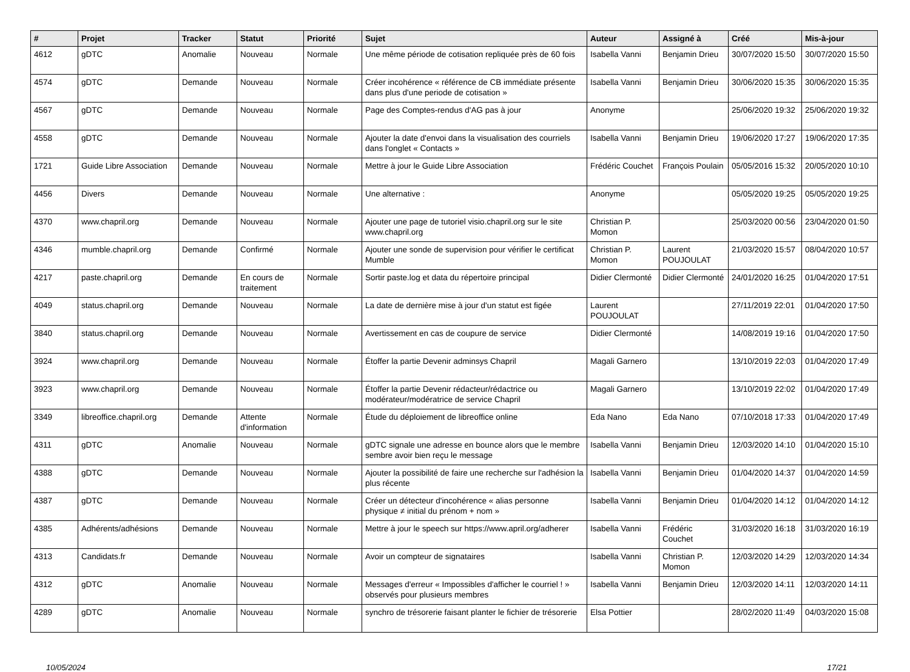| # | Projet | Tracker | Statut | Priorité | Sujet | Auteur | Assigné à | Créé | Mis-à-jour |
| --- | --- | --- | --- | --- | --- | --- | --- | --- | --- |
| 4612 | gDTC | Anomalie | Nouveau | Normale | Une même période de cotisation repliquée près de 60 fois | Isabella Vanni | Benjamin Drieu | 30/07/2020 15:50 | 30/07/2020 15:50 |
| 4574 | gDTC | Demande | Nouveau | Normale | Créer incohérence « référence de CB immédiate présente dans plus d'une periode de cotisation » | Isabella Vanni | Benjamin Drieu | 30/06/2020 15:35 | 30/06/2020 15:35 |
| 4567 | gDTC | Demande | Nouveau | Normale | Page des Comptes-rendus d'AG pas à jour | Anonyme | | 25/06/2020 19:32 | 25/06/2020 19:32 |
| 4558 | gDTC | Demande | Nouveau | Normale | Ajouter la date d'envoi dans la visualisation des courriels dans l'onglet « Contacts » | Isabella Vanni | Benjamin Drieu | 19/06/2020 17:27 | 19/06/2020 17:35 |
| 1721 | Guide Libre Association | Demande | Nouveau | Normale | Mettre à jour le Guide Libre Association | Frédéric Couchet | François Poulain | 05/05/2016 15:32 | 20/05/2020 10:10 |
| 4456 | Divers | Demande | Nouveau | Normale | Une alternative : | Anonyme | | 05/05/2020 19:25 | 05/05/2020 19:25 |
| 4370 | www.chapril.org | Demande | Nouveau | Normale | Ajouter une page de tutoriel visio.chapril.org sur le site www.chapril.org | Christian P. Momon | | 25/03/2020 00:56 | 23/04/2020 01:50 |
| 4346 | mumble.chapril.org | Demande | Confirmé | Normale | Ajouter une sonde de supervision pour vérifier le certificat Mumble | Christian P. Momon | Laurent POUJOULAT | 21/03/2020 15:57 | 08/04/2020 10:57 |
| 4217 | paste.chapril.org | Demande | En cours de traitement | Normale | Sortir paste.log et data du répertoire principal | Didier Clermonté | Didier Clermonté | 24/01/2020 16:25 | 01/04/2020 17:51 |
| 4049 | status.chapril.org | Demande | Nouveau | Normale | La date de dernière mise à jour d'un statut est figée | Laurent POUJOULAT | | 27/11/2019 22:01 | 01/04/2020 17:50 |
| 3840 | status.chapril.org | Demande | Nouveau | Normale | Avertissement en cas de coupure de service | Didier Clermonté | | 14/08/2019 19:16 | 01/04/2020 17:50 |
| 3924 | www.chapril.org | Demande | Nouveau | Normale | Étoffer la partie Devenir adminsys Chapril | Magali Garnero | | 13/10/2019 22:03 | 01/04/2020 17:49 |
| 3923 | www.chapril.org | Demande | Nouveau | Normale | Étoffer la partie Devenir rédacteur/rédactrice ou modérateur/modératrice de service Chapril | Magali Garnero | | 13/10/2019 22:02 | 01/04/2020 17:49 |
| 3349 | libreoffice.chapril.org | Demande | Attente d'information | Normale | Étude du déploiement de libreoffice online | Eda Nano | Eda Nano | 07/10/2018 17:33 | 01/04/2020 17:49 |
| 4311 | gDTC | Anomalie | Nouveau | Normale | gDTC signale une adresse en bounce alors que le membre sembre avoir bien reçu le message | Isabella Vanni | Benjamin Drieu | 12/03/2020 14:10 | 01/04/2020 15:10 |
| 4388 | gDTC | Demande | Nouveau | Normale | Ajouter la possibilité de faire une recherche sur l'adhésion la plus récente | Isabella Vanni | Benjamin Drieu | 01/04/2020 14:37 | 01/04/2020 14:59 |
| 4387 | gDTC | Demande | Nouveau | Normale | Créer un détecteur d'incohérence « alias personne physique ≠ initial du prénom + nom » | Isabella Vanni | Benjamin Drieu | 01/04/2020 14:12 | 01/04/2020 14:12 |
| 4385 | Adhérents/adhésions | Demande | Nouveau | Normale | Mettre à jour le speech sur https://www.april.org/adherer | Isabella Vanni | Frédéric Couchet | 31/03/2020 16:18 | 31/03/2020 16:19 |
| 4313 | Candidats.fr | Demande | Nouveau | Normale | Avoir un compteur de signataires | Isabella Vanni | Christian P. Momon | 12/03/2020 14:29 | 12/03/2020 14:34 |
| 4312 | gDTC | Anomalie | Nouveau | Normale | Messages d'erreur « Impossibles d'afficher le courriel ! » observés pour plusieurs membres | Isabella Vanni | Benjamin Drieu | 12/03/2020 14:11 | 12/03/2020 14:11 |
| 4289 | gDTC | Anomalie | Nouveau | Normale | synchro de trésorerie faisant planter le fichier de trésorerie | Elsa Pottier | | 28/02/2020 11:49 | 04/03/2020 15:08 |
10/05/2024 17/21